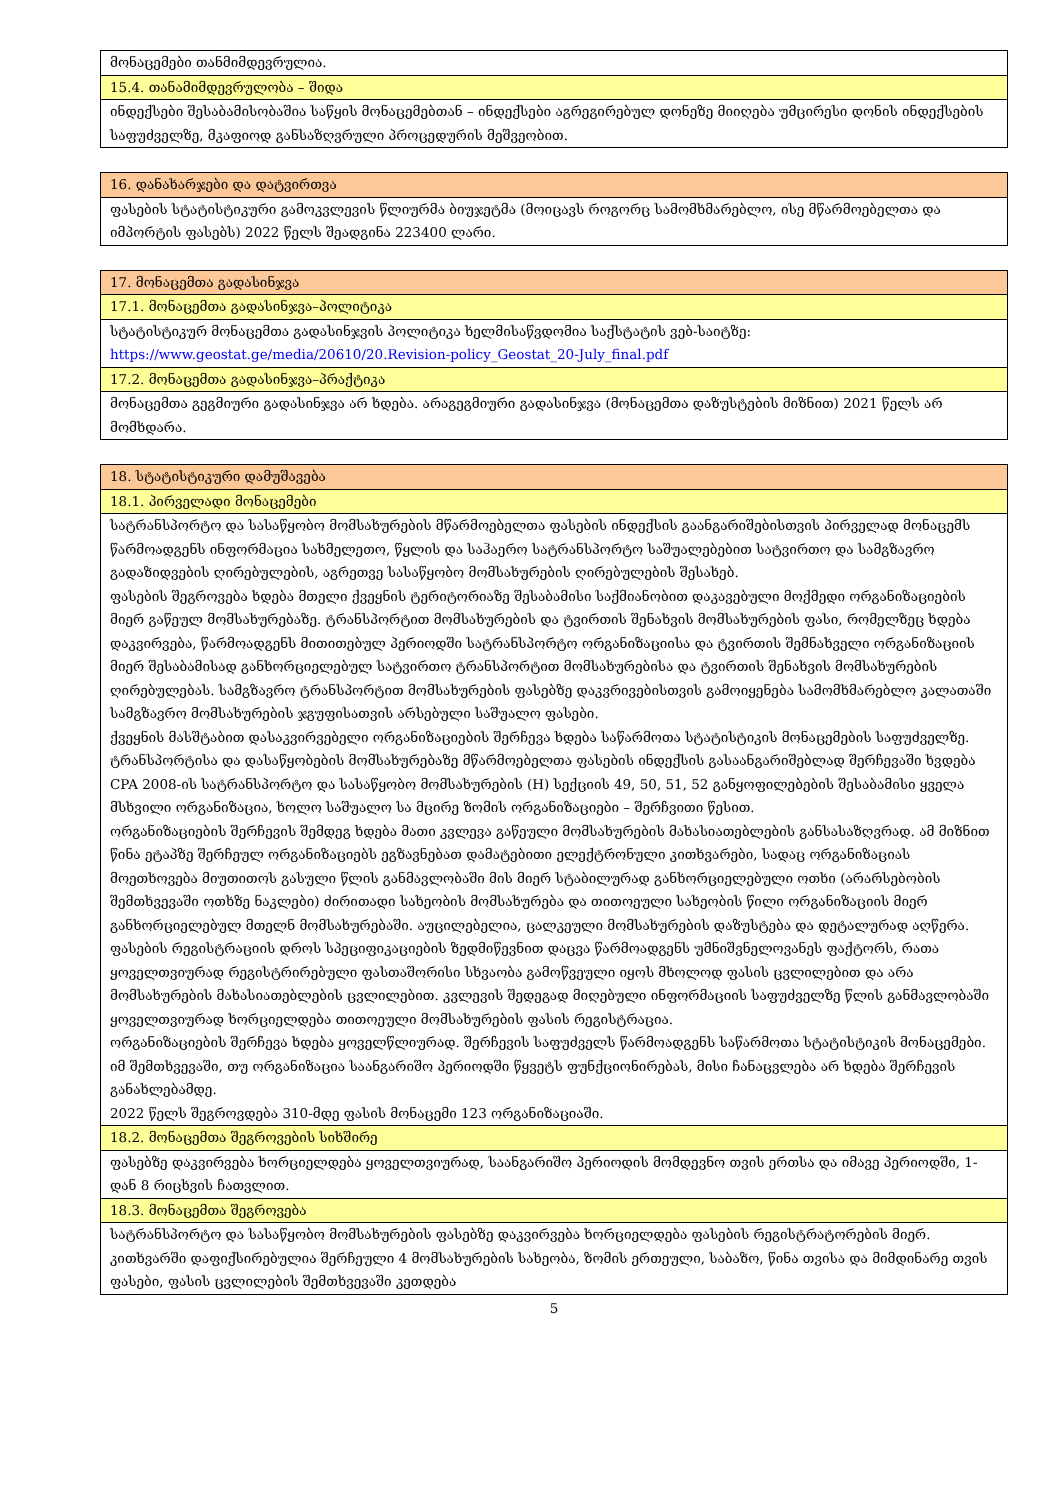| მონაცემები თანმიმდევრულია. |
| 15.4. თანამიმდევრულობა – შიდა |
| ინდექსები შესაბამისობაშია საწყის მონაცემებთან – ინდექსები აგრეგირებულ დონეზე მიიღება უმცირესი დონის ინდექსების საფუძველზე, მკაფიოდ განსაზღვრული პროცედურის მეშვეობით. |
| 16. დანახარჯები და დატვირთვა |
| ფასების სტატისტიკური გამოკვლევის წლიურმა ბიუჯეტმა (მოიცავს როგორც სამომხმარებლო, ისე მწარმოებელთა და იმპორტის ფასებს) 2022 წელს შეადგინა 223400 ლარი. |
| 17. მონაცემთა გადასინჯვა |
| 17.1. მონაცემთა გადასინჯვა–პოლიტიკა |
| სტატისტიკურ მონაცემთა გადასინჯვის პოლიტიკა ხელმისაწვდომია საქსტატის ვებ-საიტზე: https://www.geostat.ge/media/20610/20.Revision-policy_Geostat_20-July_final.pdf |
| 17.2. მონაცემთა გადასინჯვა–პრაქტიკა |
| მონაცემთა გეგმიური გადასინჯვა არ ხდება. არაგეგმიური გადასინჯვა (მონაცემთა დაზუსტების მიზნით) 2021 წელს არ მომხდარა. |
| 18. სტატისტიკური დამუშავება |
| 18.1. პირველადი მონაცემები |
| სატრანსპორტო და სასაწყობო მომსახურების მწარმოებელთა ფასების ინდექსის გაანგარიშებისთვის პირველად მონაცემს წარმოადგენს ინფორმაცია სახმელეთო, წყლის და საჰაერო სატრანსპორტო საშუალებებით სატვირთო და სამგზავრო გადაზიდვების ღირებულების, აგრეთვე სასაწყობო მომსახურების ღირებულების შესახებ. ფასების შეგროვება ხდება მთელი ქვეყნის ტერიტორიაზე შესაბამისი საქმიანობით დაკავებული მოქმედი ორგანიზაციების მიერ გაწეულ მომსახურებაზე. ტრანსპორტით მომსახურების და ტვირთის შენახვის მომსახურების ფასი, რომელზეც ხდება დაკვირვება, წარმოადგენს მითითებულ პერიოდში სატრანსპორტო ორგანიზაციისა და ტვირთის შემნახველი ორგანიზაციის მიერ შესაბამისად განხორციელებულ სატვირთო ტრანსპორტით მომსახურებისა და ტვირთის შენახვის მომსახურების ღირებულებას. სამგზავრო ტრანსპორტით მომსახურების ფასებზე დაკვრივებისთვის გამოიყენება სამომხმარებლო კალათაში სამგზავრო მომსახურების ჯგუფისათვის არსებული საშუალო ფასები. ქვეყნის მასშტაბით დასაკვირვებელი ორგანიზაციების შერჩევა ხდება საწარმოთა სტატისტიკის მონაცემების საფუძველზე. ტრანსპორტისა და დასაწყობების მომსახურებაზე მწარმოებელთა ფასების ინდექსის გასაანგარიშებლად შერჩევაში ხვდება CPA 2008-ის სატრანსპორტო და სასაწყობო მომსახურების (H) სექციის 49, 50, 51, 52 განყოფილებების შესაბამისი ყველა მსხვილი ორგანიზაცია, ხოლო საშუალო სა მცირე ზომის ორგანიზაციები – შერჩვითი წესით. ორგანიზაციების შერჩევის შემდეგ ხდება მათი კვლევა გაწეული მომსახურების მახასიათებლების განსასაზღვრად. ამ მიზნით წინა ეტაპზე შერჩეულ ორგანიზაციებს ეგზავნებათ დამატებითი ელექტრონული კითხვარები, სადაც ორგანიზაციას მოეთხოვება მიუთითოს გასული წლის განმავლობაში მის მიერ სტაბილურად განხორციელებული ოთხი (არარსებობის შემთხვევაში ოთხზე ნაკლები) ძირითადი სახეობის მომსახურება და თითოეული სახეობის წილი ორგანიზაციის მიერ განხორციელებულ მთელნ მომსახურებაში. აუცილებელია, ცალკეული მომსახურების დაზუსტება და დეტალურად აღწერა. ფასების რეგისტრაციის დროს სპეციფიკაციების ზედმიწევნით დაცვა წარმოადგენს უმნიშვნელოვანეს ფაქტორს, რათა ყოველთვიურად რეგისტრირებული ფასთაშორისი სხვაობა გამოწვეული იყოს მხოლოდ ფასის ცვლილებით და არა მომსახურების მახასიათებლების ცვლილებით. კვლევის შედეგად მიღებული ინფორმაციის საფუძველზე წლის განმავლობაში ყოველთვიურად ხორციელდება თითოეული მომსახურების ფასის რეგისტრაცია. ორგანიზაციების შერჩევა ხდება ყოველწლიურად. შერჩევის საფუძველს წარმოადგენს საწარმოთა სტატისტიკის მონაცემები. იმ შემთხვევაში, თუ ორგანიზაცია საანგარიშო პერიოდში წყვეტს ფუნქციონირებას, მისი ჩანაცვლება არ ხდება შერჩევის განახლებამდე. 2022 წელს შეგროვდება 310-მდე ფასის მონაცემი 123 ორგანიზაციაში. |
| 18.2. მონაცემთა შეგროვების სიხშირე |
| ფასებზე დაკვირვება ხორციელდება ყოველთვიურად, საანგარიშო პერიოდის მომდევნო თვის ერთსა და იმავე პერიოდში, 1-დან 8 რიცხვის ჩათვლით. |
| 18.3. მონაცემთა შეგროვება |
| სატრანსპორტო და სასაწყობო მომსახურების ფასებზე დაკვირვება ხორციელდება ფასების რეგისტრატორების მიერ. კითხვარში დაფიქსირებულია შერჩეული 4 მომსახურების სახეობა, ზომის ერთეული, საბაზო, წინა თვისა და მიმდინარე თვის ფასები, ფასის ცვლილების შემთხვევაში კეთდება |
5